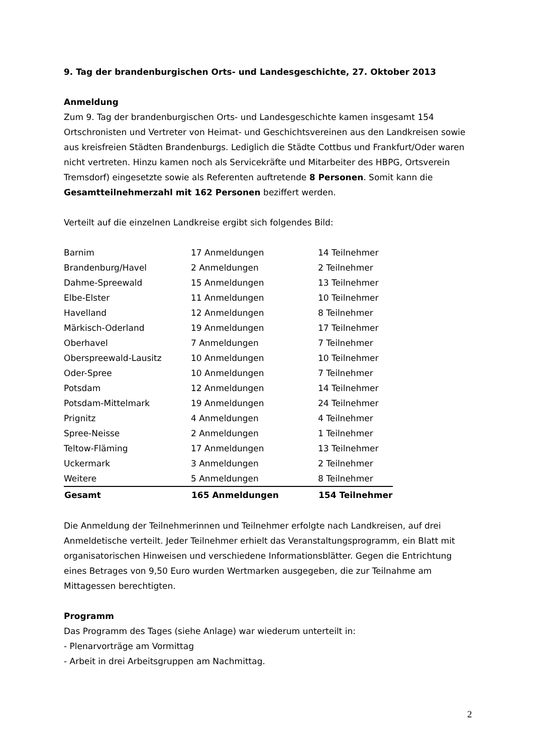9. Tag der brandenburgischen Orts- und Landesgeschichte, 27. Oktober 2013
Anmeldung
Zum 9. Tag der brandenburgischen Orts- und Landesgeschichte kamen insgesamt 154 Ortschronisten und Vertreter von Heimat- und Geschichtsvereinen aus den Landkreisen sowie aus kreisfreien Städten Brandenburgs. Lediglich die Städte Cottbus und Frankfurt/Oder waren nicht vertreten. Hinzu kamen noch als Servicekräfte und Mitarbeiter des HBPG, Ortsverein Tremsdorf) eingesetzte sowie als Referenten auftretende 8 Personen. Somit kann die Gesamtteilnehmerzahl mit 162 Personen beziffert werden.
Verteilt auf die einzelnen Landkreise ergibt sich folgendes Bild:
| Barnim | 17 Anmeldungen | 14 Teilnehmer |
| Brandenburg/Havel | 2 Anmeldungen | 2 Teilnehmer |
| Dahme-Spreewald | 15 Anmeldungen | 13 Teilnehmer |
| Elbe-Elster | 11 Anmeldungen | 10 Teilnehmer |
| Havelland | 12 Anmeldungen | 8 Teilnehmer |
| Märkisch-Oderland | 19 Anmeldungen | 17 Teilnehmer |
| Oberhavel | 7 Anmeldungen | 7 Teilnehmer |
| Oberspreewald-Lausitz | 10 Anmeldungen | 10 Teilnehmer |
| Oder-Spree | 10 Anmeldungen | 7 Teilnehmer |
| Potsdam | 12 Anmeldungen | 14 Teilnehmer |
| Potsdam-Mittelmark | 19 Anmeldungen | 24 Teilnehmer |
| Prignitz | 4 Anmeldungen | 4 Teilnehmer |
| Spree-Neisse | 2 Anmeldungen | 1 Teilnehmer |
| Teltow-Fläming | 17 Anmeldungen | 13 Teilnehmer |
| Uckermark | 3 Anmeldungen | 2 Teilnehmer |
| Weitere | 5 Anmeldungen | 8 Teilnehmer |
| Gesamt | 165 Anmeldungen | 154 Teilnehmer |
Die Anmeldung der Teilnehmerinnen und Teilnehmer erfolgte nach Landkreisen, auf drei Anmeldetische verteilt. Jeder Teilnehmer erhielt das Veranstaltungsprogramm, ein Blatt mit organisatorischen Hinweisen und verschiedene Informationsblätter. Gegen die Entrichtung eines Betrages von 9,50 Euro wurden Wertmarken ausgegeben, die zur Teilnahme am Mittagessen berechtigten.
Programm
Das Programm des Tages (siehe Anlage) war wiederum unterteilt in:
- Plenarvorträge am Vormittag
- Arbeit in drei Arbeitsgruppen am Nachmittag.
2